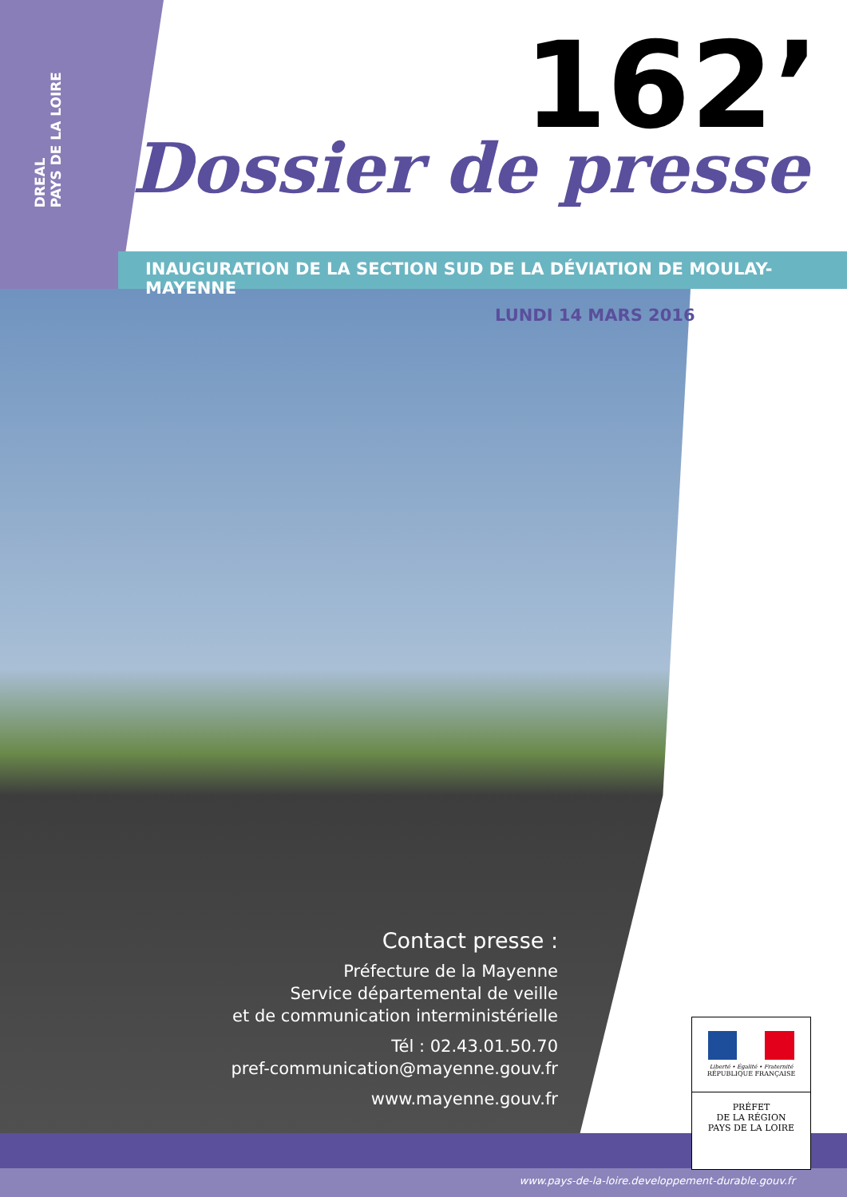DREAL
PAYS DE LA LOIRE
162’
Dossier de presse
INAUGURATION DE LA SECTION SUD DE LA DÉVIATION DE MOULAY-MAYENNE
LUNDI 14 MARS 2016
Contact presse :
Préfecture de la Mayenne
Service départemental de veille
et de communication interministérielle
Tél : 02.43.01.50.70
pref-communication@mayenne.gouv.fr
www.mayenne.gouv.fr
Liberté • Égalité • Fraternité
RÉPUBLIQUE FRANÇAISE
PRÉFET
DE LA RÉGION
PAYS DE LA LOIRE
www.pays-de-la-loire.developpement-durable.gouv.fr